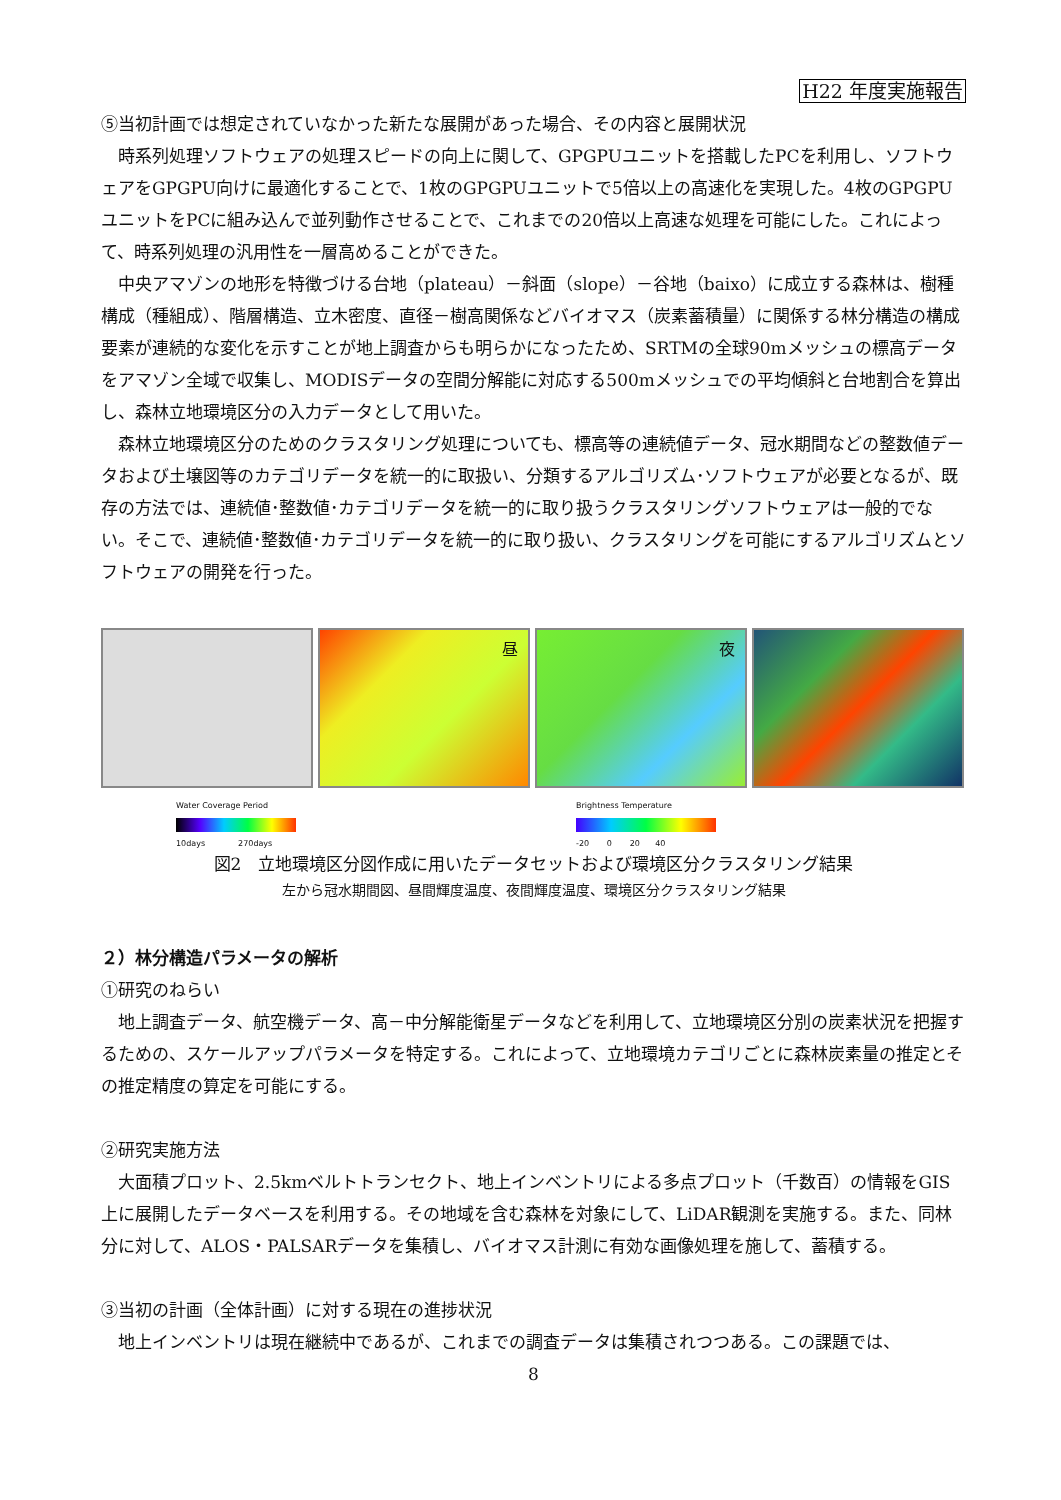H22 年度実施報告
⑤当初計画では想定されていなかった新たな展開があった場合、その内容と展開状況
時系列処理ソフトウェアの処理スピードの向上に関して、GPGPUユニットを搭載したPCを利用し、ソフトウェアをGPGPU向けに最適化することで、1枚のGPGPUユニットで5倍以上の高速化を実現した。4枚のGPGPUユニットをPCに組み込んで並列動作させることで、これまでの20倍以上高速な処理を可能にした。これによって、時系列処理の汎用性を一層高めることができた。
中央アマゾンの地形を特徴づける台地（plateau）－斜面（slope）－谷地（baixo）に成立する森林は、樹種構成（種組成）、階層構造、立木密度、直径－樹高関係などバイオマス（炭素蓄積量）に関係する林分構造の構成要素が連続的な変化を示すことが地上調査からも明らかになったため、SRTMの全球90mメッシュの標高データをアマゾン全域で収集し、MODISデータの空間分解能に対応する500mメッシュでの平均傾斜と台地割合を算出し、森林立地環境区分の入力データとして用いた。
森林立地環境区分のためのクラスタリング処理についても、標高等の連続値データ、冠水期間などの整数値データおよび土壌図等のカテゴリデータを統一的に取扱い、分類するアルゴリズム･ソフトウェアが必要となるが、既存の方法では、連続値･整数値･カテゴリデータを統一的に取り扱うクラスタリングソフトウェアは一般的でない。そこで、連続値･整数値･カテゴリデータを統一的に取り扱い、クラスタリングを可能にするアルゴリズムとソフトウェアの開発を行った。
昼
夜
Water Coverage Period
10days 270days
Brightness Temperature
-20 0 20 40
図2　立地環境区分図作成に用いたデータセットおよび環境区分クラスタリング結果
左から冠水期間図、昼間輝度温度、夜間輝度温度、環境区分クラスタリング結果
２）林分構造パラメータの解析
①研究のねらい
地上調査データ、航空機データ、高－中分解能衛星データなどを利用して、立地環境区分別の炭素状況を把握するための、スケールアップパラメータを特定する。これによって、立地環境カテゴリごとに森林炭素量の推定とその推定精度の算定を可能にする。
②研究実施方法
大面積プロット、2.5kmベルトトランセクト、地上インベントリによる多点プロット（千数百）の情報をGIS 上に展開したデータベースを利用する。その地域を含む森林を対象にして、LiDAR観測を実施する。また、同林分に対して、ALOS・PALSARデータを集積し、バイオマス計測に有効な画像処理を施して、蓄積する。
③当初の計画（全体計画）に対する現在の進捗状況
地上インベントリは現在継続中であるが、これまでの調査データは集積されつつある。この課題では、
8